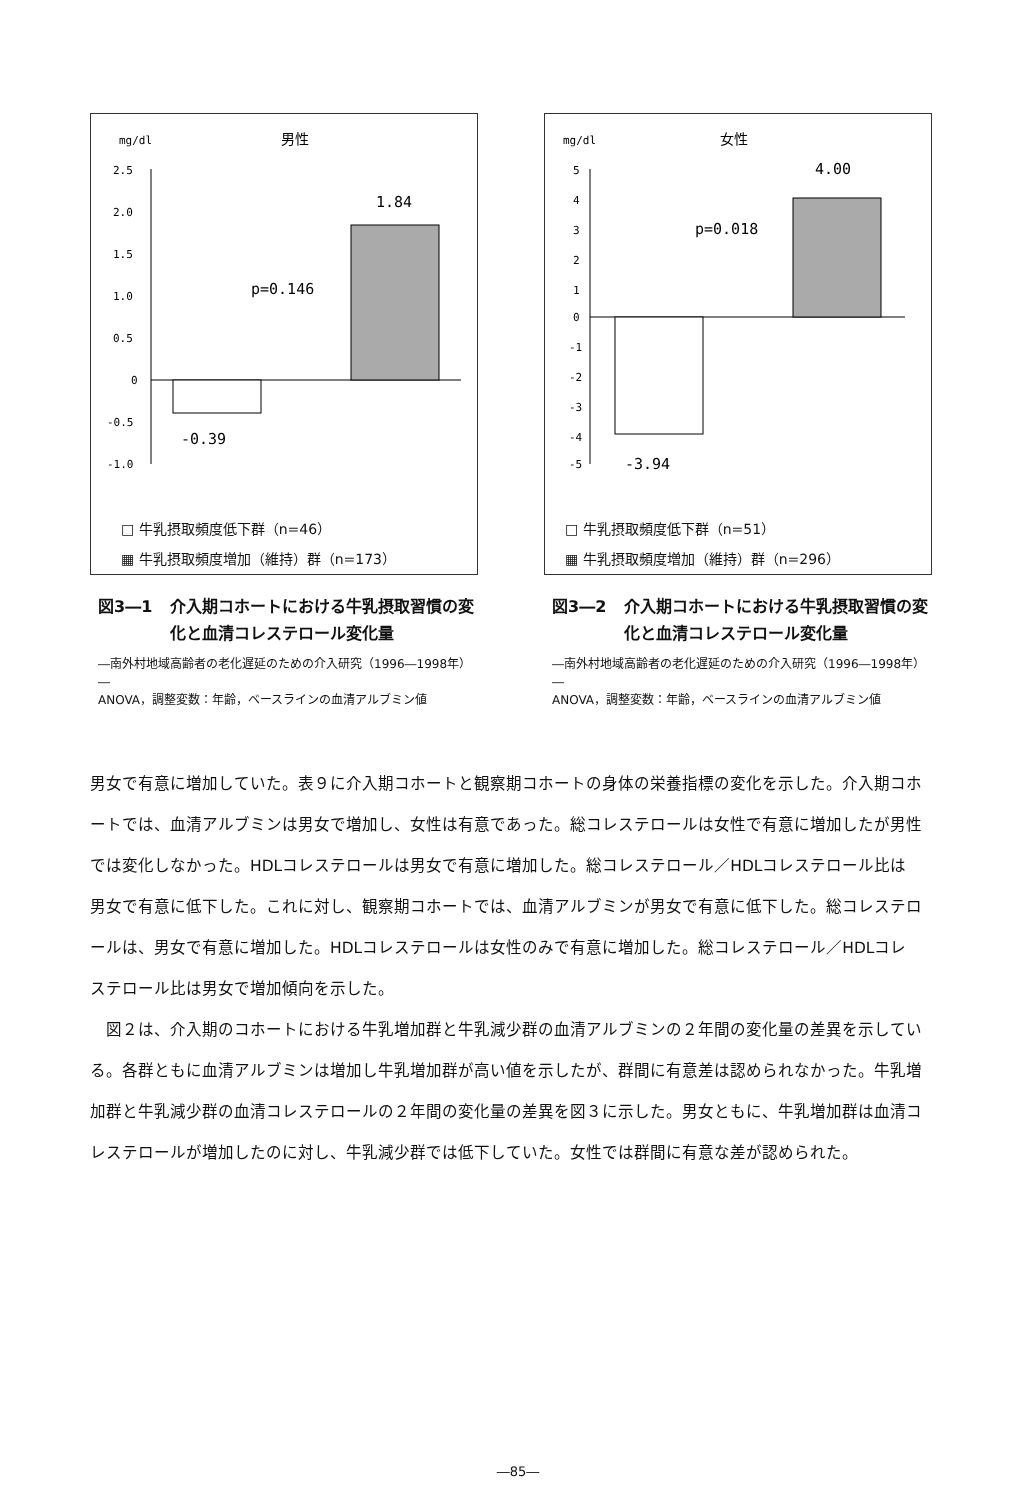mg/dl
男性
2.5
2.0
1.5
1.0
0.5
0
-0.5
-1.0
1.84
p=0.146
-0.39
□ 牛乳摂取頻度低下群（n=46）
▦ 牛乳摂取頻度増加（維持）群（n=173）
図3―1 介入期コホートにおける牛乳摂取習慣の変化と血清コレステロール変化量
―南外村地域高齢者の老化遅延のための介入研究（1996―1998年）―
ANOVA，調整変数：年齢，ベースラインの血清アルブミン値
mg/dl
女性
5
4
3
2
1
0
-1
-2
-3
-4
-5
4.00
p=0.018
-3.94
□ 牛乳摂取頻度低下群（n=51）
▦ 牛乳摂取頻度増加（維持）群（n=296）
図3―2 介入期コホートにおける牛乳摂取習慣の変化と血清コレステロール変化量
―南外村地域高齢者の老化遅延のための介入研究（1996―1998年）―
ANOVA，調整変数：年齢，ベースラインの血清アルブミン値
男女で有意に増加していた。表９に介入期コホートと観察期コホートの身体の栄養指標の変化を示した。介入期コホートでは、血清アルブミンは男女で増加し、女性は有意であった。総コレステロールは女性で有意に増加したが男性では変化しなかった。HDLコレステロールは男女で有意に増加した。総コレステロール／HDLコレステロール比は男女で有意に低下した。これに対し、観察期コホートでは、血清アルブミンが男女で有意に低下した。総コレステロールは、男女で有意に増加した。HDLコレステロールは女性のみで有意に増加した。総コレステロール／HDLコレステロール比は男女で増加傾向を示した。
　図２は、介入期のコホートにおける牛乳増加群と牛乳減少群の血清アルブミンの２年間の変化量の差異を示している。各群ともに血清アルブミンは増加し牛乳増加群が高い値を示したが、群間に有意差は認められなかった。牛乳増加群と牛乳減少群の血清コレステロールの２年間の変化量の差異を図３に示した。男女ともに、牛乳増加群は血清コレステロールが増加したのに対し、牛乳減少群では低下していた。女性では群間に有意な差が認められた。
―85―